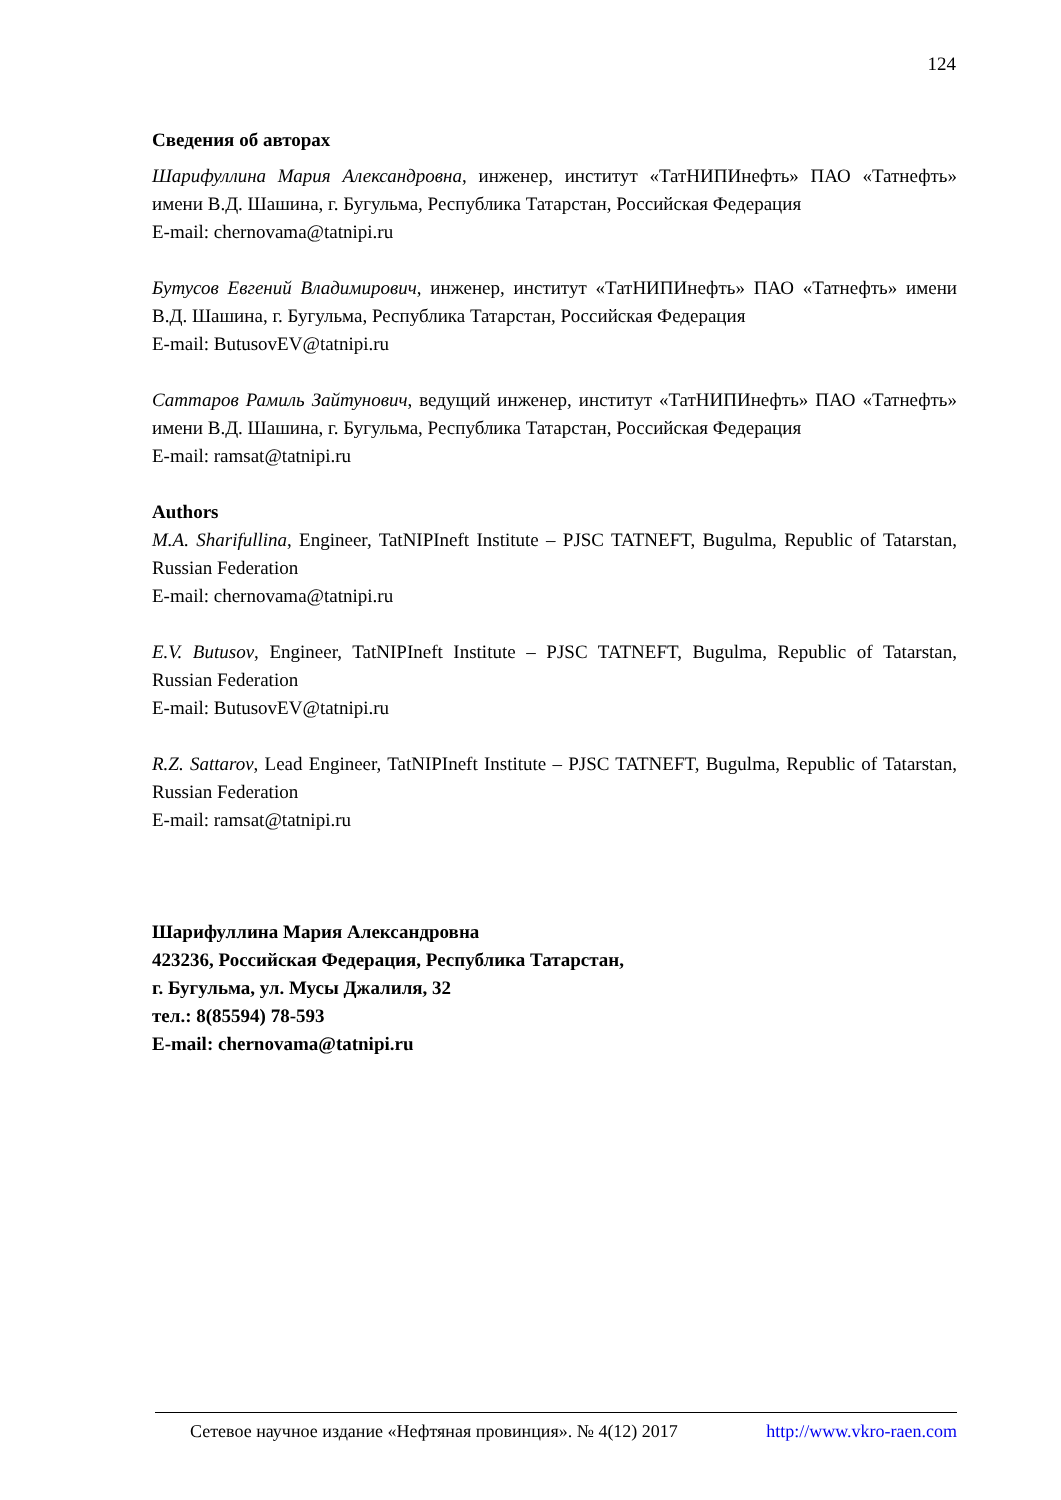124
Сведения об авторах
Шарифуллина Мария Александровна, инженер, институт «ТатНИПИнефть» ПАО «Татнефть» имени В.Д. Шашина, г. Бугульма, Республика Татарстан, Российская Федерация
E-mail: chernovama@tatnipi.ru
Бутусов Евгений Владимирович, инженер, институт «ТатНИПИнефть» ПАО «Татнефть» имени В.Д. Шашина, г. Бугульма, Республика Татарстан, Российская Федерация
E-mail: ButusovEV@tatnipi.ru
Саттаров Рамиль Зайтунович, ведущий инженер, институт «ТатНИПИнефть» ПАО «Татнефть» имени В.Д. Шашина, г. Бугульма, Республика Татарстан, Российская Федерация
E-mail: ramsat@tatnipi.ru
Authors
M.A. Sharifullina, Engineer, TatNIPIneft Institute – PJSC TATNEFT, Bugulma, Republic of Tatarstan, Russian Federation
E-mail: chernovama@tatnipi.ru
E.V. Butusov, Engineer, TatNIPIneft Institute – PJSC TATNEFT, Bugulma, Republic of Tatarstan, Russian Federation
E-mail: ButusovEV@tatnipi.ru
R.Z. Sattarov, Lead Engineer, TatNIPIneft Institute – PJSC TATNEFT, Bugulma, Republic of Tatarstan, Russian Federation
E-mail: ramsat@tatnipi.ru
Шарифуллина Мария Александровна
423236, Российская Федерация, Республика Татарстан,
г. Бугульма, ул. Мусы Джалиля, 32
тел.: 8(85594) 78-593
E-mail: chernovama@tatnipi.ru
Сетевое научное издание «Нефтяная провинция». № 4(12) 2017 http://www.vkro-raen.com